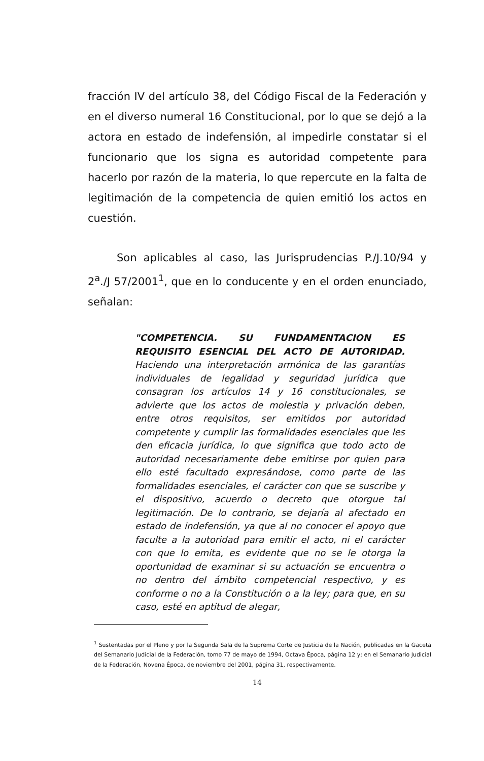fracción IV del artículo 38, del Código Fiscal de la Federación y en el diverso numeral 16 Constitucional, por lo que se dejó a la actora en estado de indefensión, al impedirle constatar si el funcionario que los signa es autoridad competente para hacerlo por razón de la materia, lo que repercute en la falta de legitimación de la competencia de quien emitió los actos en cuestión.
Son aplicables al caso, las Jurisprudencias P./J.10/94 y 2<sup>a</sup>./J 57/2001<sup>1</sup>, que en lo conducente y en el orden enunciado, señalan:
"COMPETENCIA. SU FUNDAMENTACION ES REQUISITO ESENCIAL DEL ACTO DE AUTORIDAD. Haciendo una interpretación armónica de las garantías individuales de legalidad y seguridad jurídica que consagran los artículos 14 y 16 constitucionales, se advierte que los actos de molestia y privación deben, entre otros requisitos, ser emitidos por autoridad competente y cumplir las formalidades esenciales que les den eficacia jurídica, lo que significa que todo acto de autoridad necesariamente debe emitirse por quien para ello esté facultado expresándose, como parte de las formalidades esenciales, el carácter con que se suscribe y el dispositivo, acuerdo o decreto que otorgue tal legitimación. De lo contrario, se dejaría al afectado en estado de indefensión, ya que al no conocer el apoyo que faculte a la autoridad para emitir el acto, ni el carácter con que lo emita, es evidente que no se le otorga la oportunidad de examinar si su actuación se encuentra o no dentro del ámbito competencial respectivo, y es conforme o no a la Constitución o a la ley; para que, en su caso, esté en aptitud de alegar,
<sup>1</sup> Sustentadas por el Pleno y por la Segunda Sala de la Suprema Corte de Justicia de la Nación, publicadas en la Gaceta del Semanario Judicial de la Federación, tomo 77 de mayo de 1994, Octava Época, página 12 y; en el Semanario Judicial de la Federación, Novena Época, de noviembre del 2001, página 31, respectivamente.
14